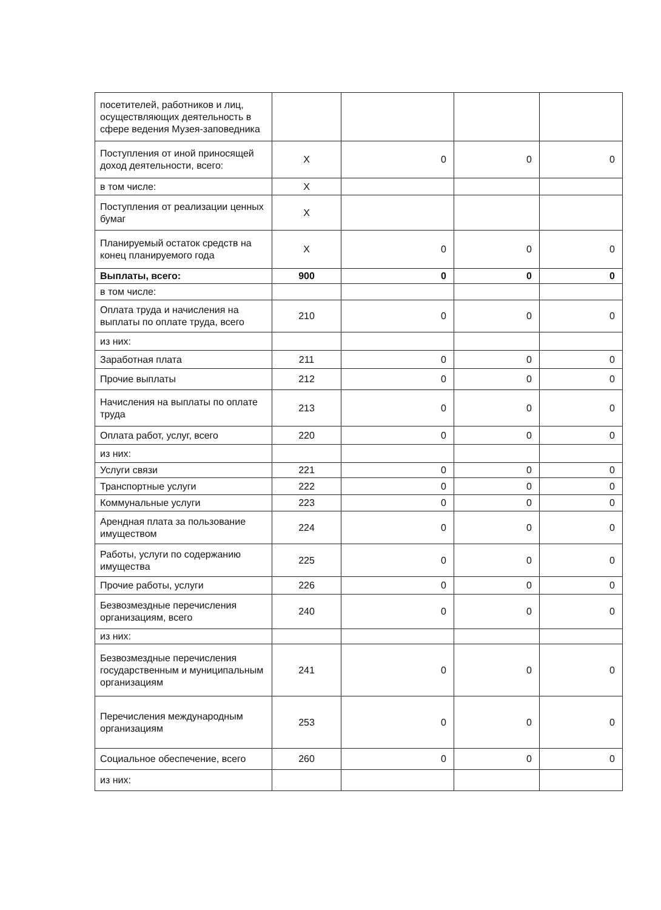| посетителей, работников и лиц, осуществляющих деятельность в сфере ведения Музея-заповедника | | | | |
| Поступления от иной приносящей доход деятельности, всего: | Х | 0 | 0 | 0 |
| в том числе: | Х | | | |
| Поступления от реализации ценных бумаг | Х | | | |
| Планируемый остаток средств на конец планируемого года | Х | 0 | 0 | 0 |
| Выплаты, всего: | 900 | 0 | 0 | 0 |
| в том числе: | | | | |
| Оплата труда и начисления на выплаты по оплате труда, всего | 210 | 0 | 0 | 0 |
| из них: | | | | |
| Заработная плата | 211 | 0 | 0 | 0 |
| Прочие выплаты | 212 | 0 | 0 | 0 |
| Начисления на выплаты по оплате труда | 213 | 0 | 0 | 0 |
| Оплата работ, услуг, всего | 220 | 0 | 0 | 0 |
| из них: | | | | |
| Услуги связи | 221 | 0 | 0 | 0 |
| Транспортные услуги | 222 | 0 | 0 | 0 |
| Коммунальные услуги | 223 | 0 | 0 | 0 |
| Арендная плата за пользование имуществом | 224 | 0 | 0 | 0 |
| Работы, услуги по содержанию имущества | 225 | 0 | 0 | 0 |
| Прочие работы, услуги | 226 | 0 | 0 | 0 |
| Безвозмездные перечисления организациям, всего | 240 | 0 | 0 | 0 |
| из них: | | | | |
| Безвозмездные перечисления государственным и муниципальным организациям | 241 | 0 | 0 | 0 |
| Перечисления международным организациям | 253 | 0 | 0 | 0 |
| Социальное обеспечение, всего | 260 | 0 | 0 | 0 |
| из них: | | | | |